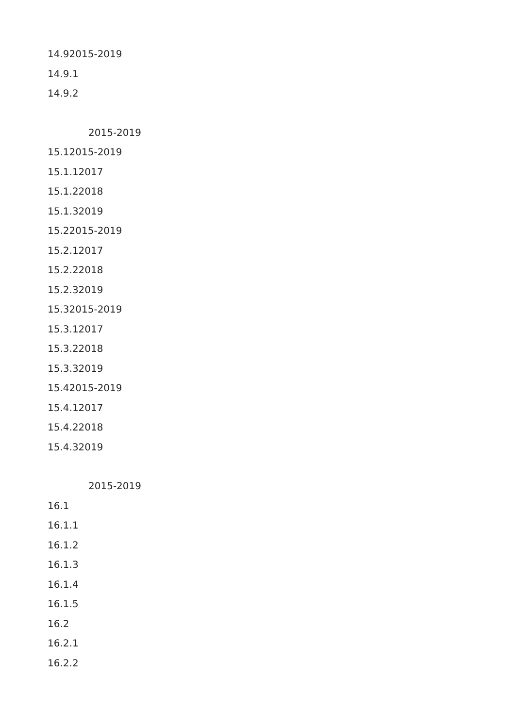14.92015-2019
14.9.1
14.9.2
2015-2019
15.12015-2019
15.1.12017
15.1.22018
15.1.32019
15.22015-2019
15.2.12017
15.2.22018
15.2.32019
15.32015-2019
15.3.12017
15.3.22018
15.3.32019
15.42015-2019
15.4.12017
15.4.22018
15.4.32019
2015-2019
16.1
16.1.1
16.1.2
16.1.3
16.1.4
16.1.5
16.2
16.2.1
16.2.2